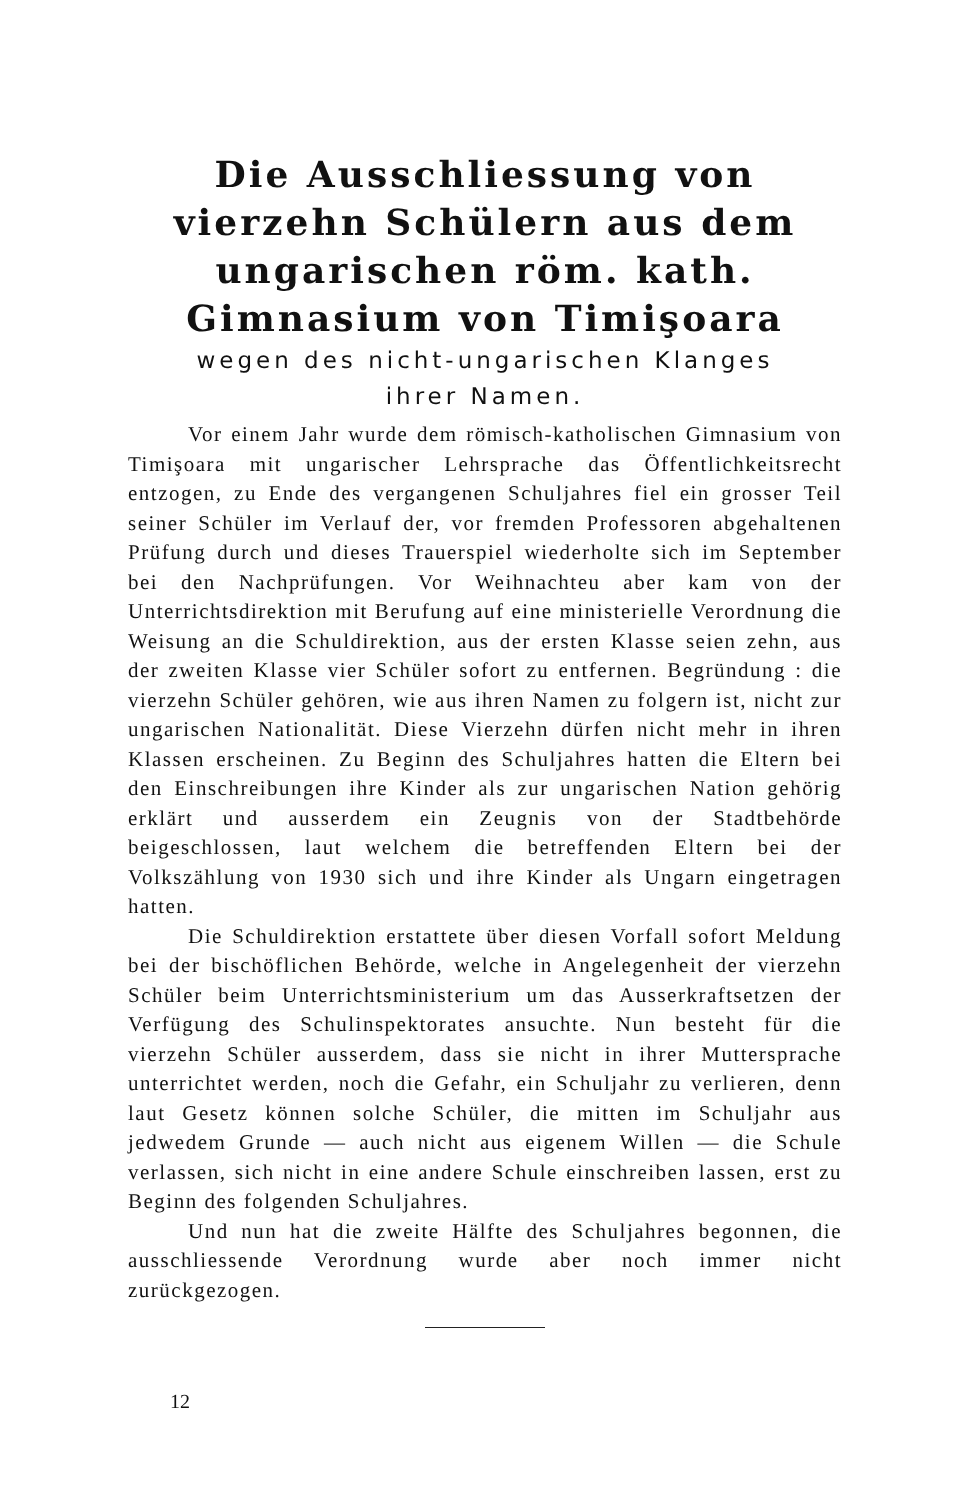Die Ausschliessung von vierzehn Schülern aus dem ungarischen röm. kath. Gimnasium von Timişoara
wegen des nicht-ungarischen Klanges
ihrer Namen.
Vor einem Jahr wurde dem römisch-katholischen Gimnasium von Timişoara mit ungarischer Lehrsprache das Öffentlichkeitsrecht entzogen, zu Ende des vergangenen Schuljahres fiel ein grosser Teil seiner Schüler im Verlauf der, vor fremden Professoren abgehaltenen Prüfung durch und dieses Trauerspiel wiederholte sich im September bei den Nachprüfungen. Vor Weihnachteu aber kam von der Unterrichtsdirektion mit Berufung auf eine ministerielle Verordnung die Weisung an die Schuldirektion, aus der ersten Klasse seien zehn, aus der zweiten Klasse vier Schüler sofort zu entfernen. Begründung : die vierzehn Schüler gehören, wie aus ihren Namen zu folgern ist, nicht zur ungarischen Nationalität. Diese Vierzehn dürfen nicht mehr in ihren Klassen erscheinen. Zu Beginn des Schuljahres hatten die Eltern bei den Einschreibungen ihre Kinder als zur ungarischen Nation gehörig erklärt und ausserdem ein Zeugnis von der Stadtbehörde beigeschlossen, laut welchem die betreffenden Eltern bei der Volkszählung von 1930 sich und ihre Kinder als Ungarn eingetragen hatten.
Die Schuldirektion erstattete über diesen Vorfall sofort Meldung bei der bischöflichen Behörde, welche in Angelegenheit der vierzehn Schüler beim Unterrichtsministerium um das Ausserkraftsetzen der Verfügung des Schulinspektorates ansuchte. Nun besteht für die vierzehn Schüler ausserdem, dass sie nicht in ihrer Muttersprache unterrichtet werden, noch die Gefahr, ein Schuljahr zu verlieren, denn laut Gesetz können solche Schüler, die mitten im Schuljahr aus jedwedem Grunde — auch nicht aus eigenem Willen — die Schule verlassen, sich nicht in eine andere Schule einschreiben lassen, erst zu Beginn des folgenden Schuljahres.
Und nun hat die zweite Hälfte des Schuljahres begonnen, die ausschliessende Verordnung wurde aber noch immer nicht zurückgezogen.
12